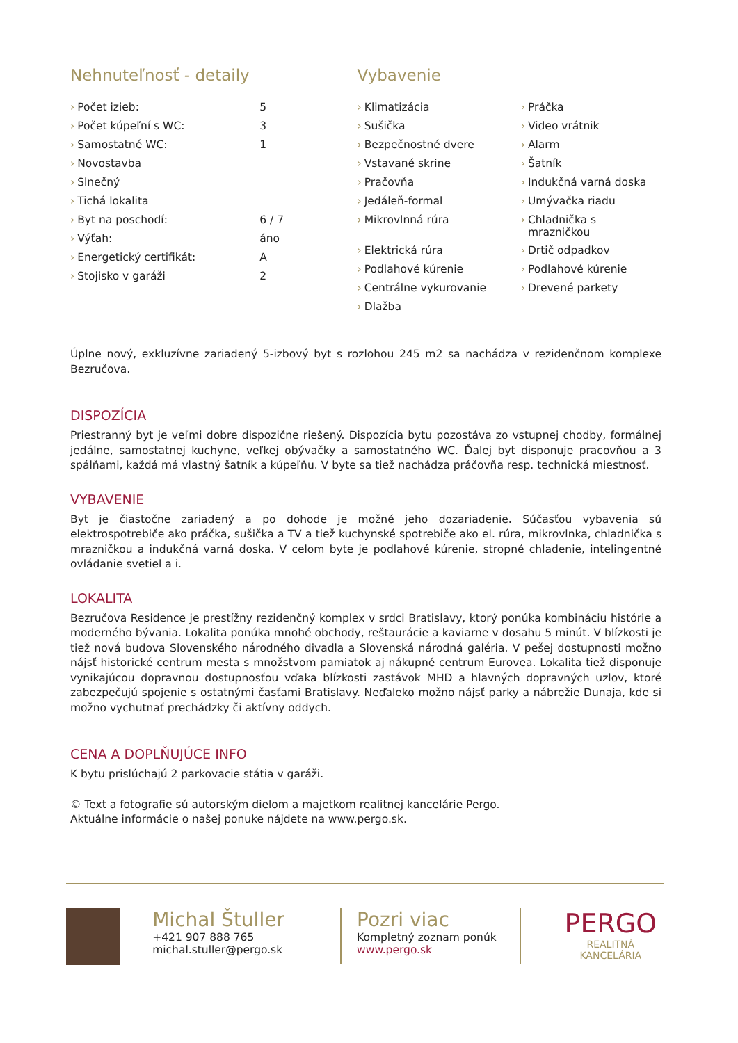Nehnuteľnosť - detaily
| › | Počet izieb: | 5 |
| › | Počet kúpeľní s WC: | 3 |
| › | Samostatné WC: | 1 |
| › | Novostavba | |
| › | Slnečný | |
| › | Tichá lokalita | |
| › | Byt na poschodí: | 6 / 7 |
| › | Výťah: | áno |
| › | Energetický certifikát: | A |
| › | Stojisko v garáži | 2 |
Vybavenie
| › | Klimatizácia | › | Práčka |
| › | Sušička | › | Video vrátnik |
| › | Bezpečnostné dvere | › | Alarm |
| › | Vstavané skrine | › | Šatník |
| › | Pračovňa | › | Indukčná varná doska |
| › | Jedáleň-formal | › | Umývačka riadu |
| › | Mikrovlnná rúra | › | Chladnička s mrazničkou |
| › | Elektrická rúra | › | Drtič odpadkov |
| › | Podlahové kúrenie | › | Podlahové kúrenie |
| › | Centrálne vykurovanie | › | Drevené parkety |
| › | Dlažba | | |
Úplne nový, exkluzívne zariadený 5-izbový byt s rozlohou 245 m2 sa nachádza v rezidenčnom komplexe Bezručova.
DISPOZÍCIA
Priestranný byt je veľmi dobre dispozične riešený. Dispozícia bytu pozostáva zo vstupnej chodby, formálnej jedálne, samostatnej kuchyne, veľkej obývačky a samostatného WC. Ďalej byt disponuje pracovňou a 3 spálňami, každá má vlastný šatník a kúpeľňu. V byte sa tiež nachádza práčovňa resp. technická miestnosť.
VYBAVENIE
Byt je čiastočne zariadený a po dohode je možné jeho dozariadenie. Súčasťou vybavenia sú elektrospotrebiče ako práčka, sušička a TV a tiež kuchynské spotrebiče ako el. rúra, mikrovlnka, chladnička s mrazničkou a indukčná varná doska. V celom byte je podlahové kúrenie, stropné chladenie, intelingentné ovládanie svetiel a i.
LOKALITA
Bezručova Residence je prestížny rezidenčný komplex v srdci Bratislavy, ktorý ponúka kombináciu histórie a moderného bývania. Lokalita ponúka mnohé obchody, reštaurácie a kaviarne v dosahu 5 minút. V blízkosti je tiež nová budova Slovenského národného divadla a Slovenská národná galéria. V pešej dostupnosti možno nájsť historické centrum mesta s množstvom pamiatok aj nákupné centrum Eurovea. Lokalita tiež disponuje vynikajúcou dopravnou dostupnosťou vďaka blízkosti zastávok MHD a hlavných dopravných uzlov, ktoré zabezpečujú spojenie s ostatnými časťami Bratislavy. Neďaleko možno nájsť parky a nábrežie Dunaja, kde si možno vychutnať prechádzky či aktívny oddych.
CENA A DOPLŇUJÚCE INFO
K bytu prislúchajú 2 parkovacie státia v garáži.
© Text a fotografie sú autorským dielom a majetkom realitnej kancelárie Pergo.
Aktuálne informácie o našej ponuke nájdete na www.pergo.sk.
Michal Štuller
+421 907 888 765
michal.stuller@pergo.sk
Pozri viac
Kompletný zoznam ponúk
www.pergo.sk
PERGO
REALITNÁ KANCELÁRIA